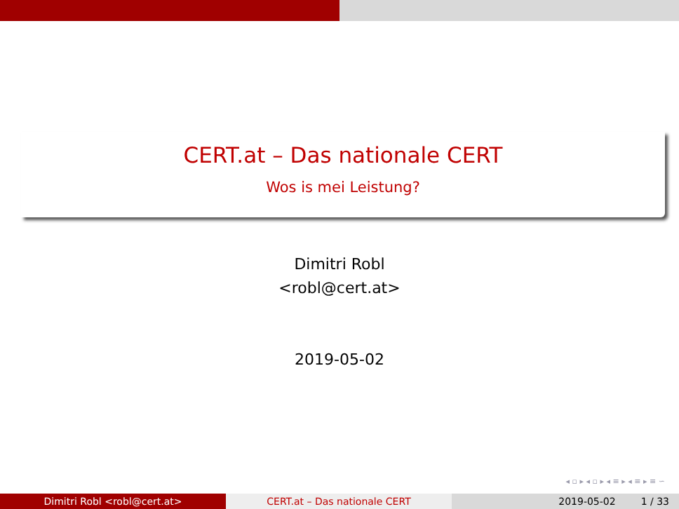CERT.at – Das nationale CERT
Wos is mei Leistung?
Dimitri Robl
<robl@cert.at>
2019-05-02
◂ ▫ ▸ ◂ ▫ ▸ ◂ ≡ ▸ ◂ ≡ ▸ ≡ ∽
Dimitri Robl <robl@cert.at> CERT.at – Das nationale CERT 2019-05-02 1 / 33